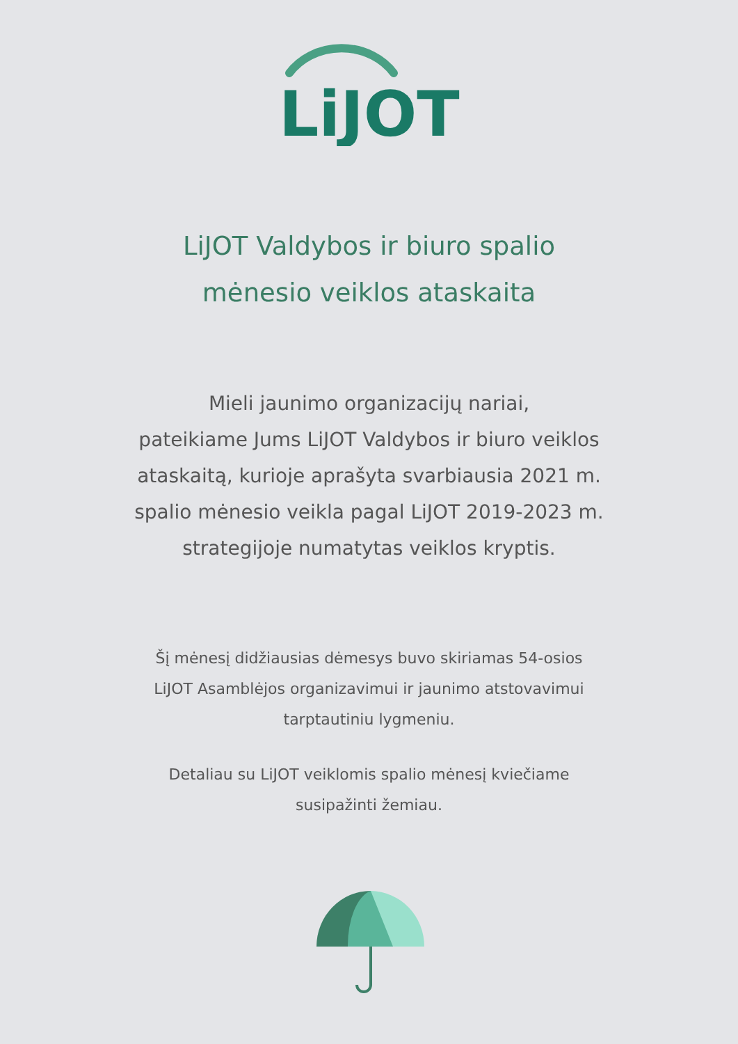LiJOT
LiJOT Valdybos ir biuro spalio
mėnesio veiklos ataskaita
Mieli jaunimo organizacijų nariai,
pateikiame Jums LiJOT Valdybos ir biuro veiklos ataskaitą, kurioje aprašyta svarbiausia 2021 m. spalio mėnesio veikla pagal LiJOT 2019-2023 m. strategijoje numatytas veiklos kryptis.
Šį mėnesį didžiausias dėmesys buvo skiriamas 54-osios LiJOT Asamblėjos organizavimui ir jaunimo atstovavimui tarptautiniu lygmeniu.
Detaliau su LiJOT veiklomis spalio mėnesį kviečiame susipažinti žemiau.